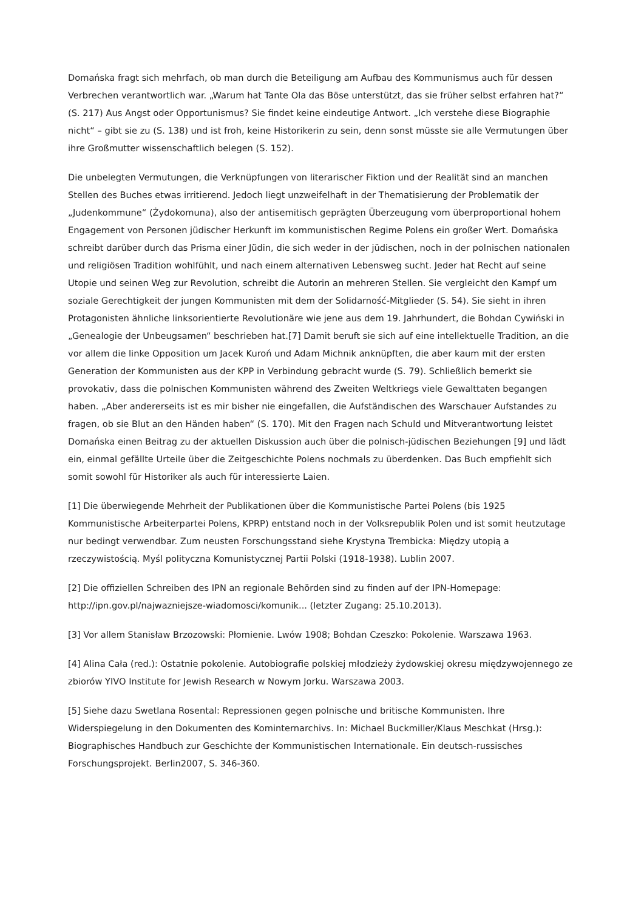Domańska fragt sich mehrfach, ob man durch die Beteiligung am Aufbau des Kommunismus auch für dessen Verbrechen verantwortlich war. „Warum hat Tante Ola das Böse unterstützt, das sie früher selbst erfahren hat?“ (S. 217) Aus Angst oder Opportunismus? Sie findet keine eindeutige Antwort. „Ich verstehe diese Biographie nicht“ – gibt sie zu (S. 138) und ist froh, keine Historikerin zu sein, denn sonst müsste sie alle Vermutungen über ihre Großmutter wissenschaftlich belegen (S. 152).
Die unbelegten Vermutungen, die Verknüpfungen von literarischer Fiktion und der Realität sind an manchen Stellen des Buches etwas irritierend. Jedoch liegt unzweifelhaft in der Thematisierung der Problematik der „Judenkommune“ (Żydokomuna), also der antisemitisch geprägten Überzeugung vom überproportional hohem Engagement von Personen jüdischer Herkunft im kommunistischen Regime Polens ein großer Wert. Domańska schreibt darüber durch das Prisma einer Jüdin, die sich weder in der jüdischen, noch in der polnischen nationalen und religiösen Tradition wohlfühlt, und nach einem alternativen Lebensweg sucht. Jeder hat Recht auf seine Utopie und seinen Weg zur Revolution, schreibt die Autorin an mehreren Stellen. Sie vergleicht den Kampf um soziale Gerechtigkeit der jungen Kommunisten mit dem der Solidarność-Mitglieder (S. 54). Sie sieht in ihren Protagonisten ähnliche linksorientierte Revolutionäre wie jene aus dem 19. Jahrhundert, die Bohdan Cywiński in „Genealogie der Unbeugsamen“ beschrieben hat.[7] Damit beruft sie sich auf eine intellektuelle Tradition, an die vor allem die linke Opposition um Jacek Kuroń und Adam Michnik anknüpften, die aber kaum mit der ersten Generation der Kommunisten aus der KPP in Verbindung gebracht wurde (S. 79). Schließlich bemerkt sie provokativ, dass die polnischen Kommunisten während des Zweiten Weltkriegs viele Gewalttaten begangen haben. „Aber andererseits ist es mir bisher nie eingefallen, die Aufständischen des Warschauer Aufstandes zu fragen, ob sie Blut an den Händen haben“ (S. 170). Mit den Fragen nach Schuld und Mitverantwortung leistet Domańska einen Beitrag zu der aktuellen Diskussion auch über die polnisch-jüdischen Beziehungen [9] und lädt ein, einmal gefällte Urteile über die Zeitgeschichte Polens nochmals zu überdenken. Das Buch empfiehlt sich somit sowohl für Historiker als auch für interessierte Laien.
[1] Die überwiegende Mehrheit der Publikationen über die Kommunistische Partei Polens (bis 1925 Kommunistische Arbeiterpartei Polens, KPRP) entstand noch in der Volksrepublik Polen und ist somit heutzutage nur bedingt verwendbar. Zum neusten Forschungsstand siehe Krystyna Trembicka: Między utopią a rzeczywistością. Myśl polityczna Komunistycznej Partii Polski (1918-1938). Lublin 2007.
[2] Die offiziellen Schreiben des IPN an regionale Behörden sind zu finden auf der IPN-Homepage: http://ipn.gov.pl/najwazniejsze-wiadomosci/komunik... (letzter Zugang: 25.10.2013).
[3] Vor allem Stanisław Brzozowski: Płomienie. Lwów 1908; Bohdan Czeszko: Pokolenie. Warszawa 1963.
[4] Alina Cała (red.): Ostatnie pokolenie. Autobiografie polskiej młodzieży żydowskiej okresu międzywojennego ze zbiorów YIVO Institute for Jewish Research w Nowym Jorku. Warszawa 2003.
[5] Siehe dazu Swetlana Rosental: Repressionen gegen polnische und britische Kommunisten. Ihre Widerspiegelung in den Dokumenten des Kominternarchivs. In: Michael Buckmiller/Klaus Meschkat (Hrsg.): Biographisches Handbuch zur Geschichte der Kommunistischen Internationale. Ein deutsch-russisches Forschungsprojekt. Berlin2007, S. 346-360.